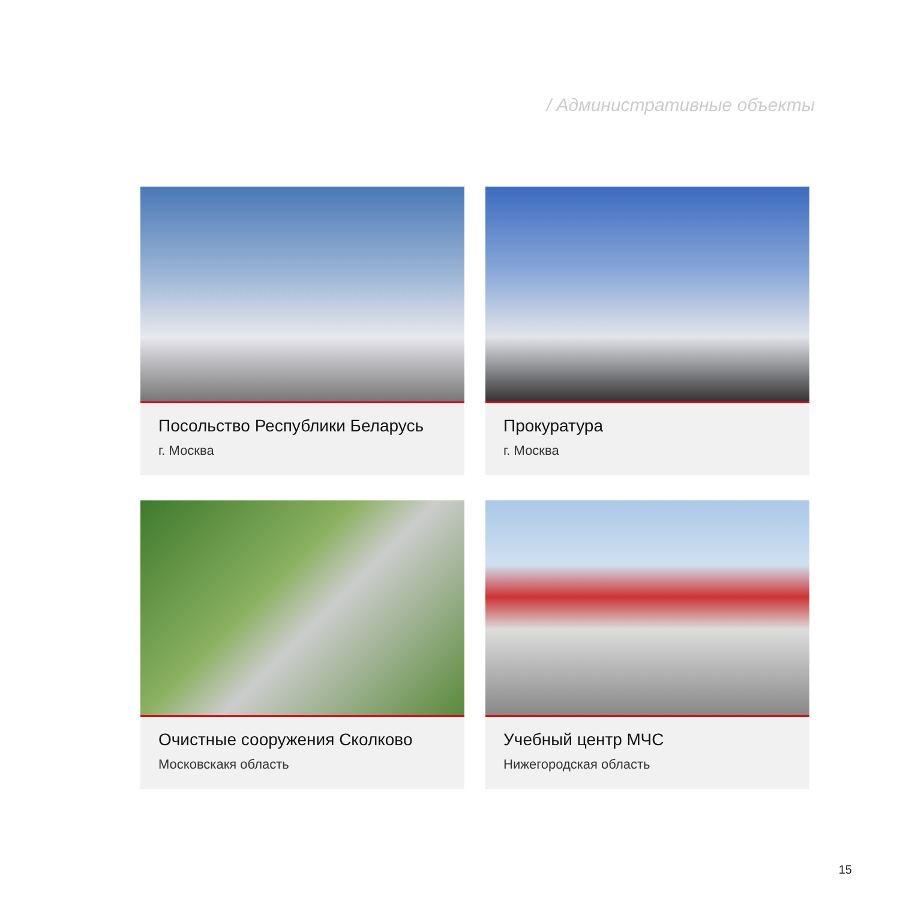/ Административные объекты
Посольство Республики Беларусь
г. Москва
Прокуратура
г. Москва
Очистные сооружения Сколково
Московскакя область
Учебный центр МЧС
Нижегородская область
15